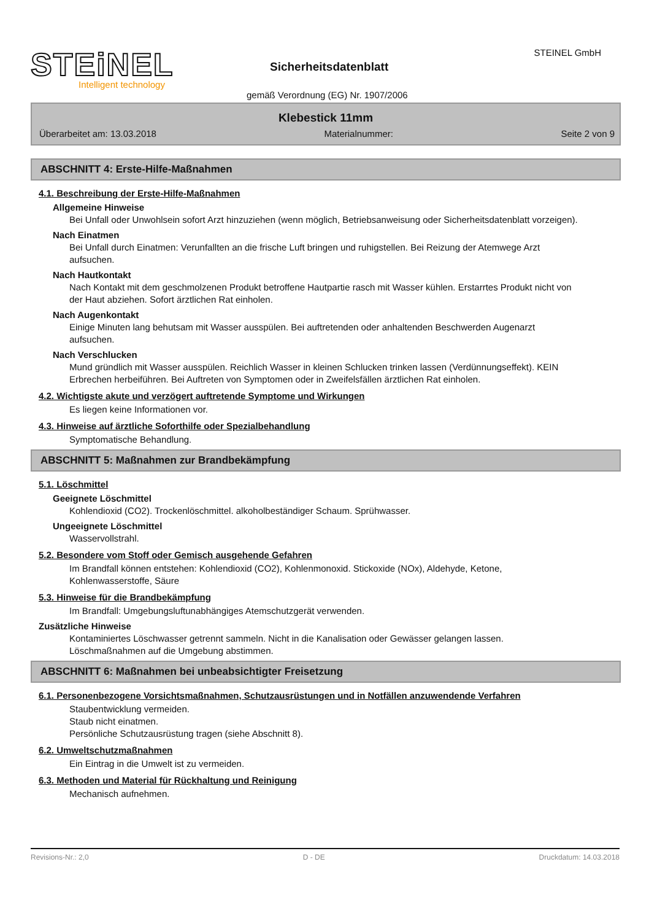STEiNEL
Intelligent technology
Sicherheitsdatenblatt
STEINEL GmbH
gemäß Verordnung (EG) Nr. 1907/2006
Klebestick 11mm
Überarbeitet am: 13.03.2018 Materialnummer: Seite 2 von 9
ABSCHNITT 4: Erste-Hilfe-Maßnahmen
4.1. Beschreibung der Erste-Hilfe-Maßnahmen
Allgemeine Hinweise
Bei Unfall oder Unwohlsein sofort Arzt hinzuziehen (wenn möglich, Betriebsanweisung oder Sicherheitsdatenblatt vorzeigen).
Nach Einatmen
Bei Unfall durch Einatmen: Verunfallten an die frische Luft bringen und ruhigstellen. Bei Reizung der Atemwege Arzt aufsuchen.
Nach Hautkontakt
Nach Kontakt mit dem geschmolzenen Produkt betroffene Hautpartie rasch mit Wasser kühlen. Erstarrtes Produkt nicht von der Haut abziehen. Sofort ärztlichen Rat einholen.
Nach Augenkontakt
Einige Minuten lang behutsam mit Wasser ausspülen. Bei auftretenden oder anhaltenden Beschwerden Augenarzt aufsuchen.
Nach Verschlucken
Mund gründlich mit Wasser ausspülen. Reichlich Wasser in kleinen Schlucken trinken lassen (Verdünnungseffekt). KEIN Erbrechen herbeiführen. Bei Auftreten von Symptomen oder in Zweifelsfällen ärztlichen Rat einholen.
4.2. Wichtigste akute und verzögert auftretende Symptome und Wirkungen
Es liegen keine Informationen vor.
4.3. Hinweise auf ärztliche Soforthilfe oder Spezialbehandlung
Symptomatische Behandlung.
ABSCHNITT 5: Maßnahmen zur Brandbekämpfung
5.1. Löschmittel
Geeignete Löschmittel
Kohlendioxid (CO2). Trockenlöschmittel. alkoholbeständiger Schaum. Sprühwasser.
Ungeeignete Löschmittel
Wasservollstrahl.
5.2. Besondere vom Stoff oder Gemisch ausgehende Gefahren
Im Brandfall können entstehen: Kohlendioxid (CO2), Kohlenmonoxid. Stickoxide (NOx), Aldehyde, Ketone, Kohlenwasserstoffe, Säure
5.3. Hinweise für die Brandbekämpfung
Im Brandfall: Umgebungsluftunabhängiges Atemschutzgerät verwenden.
Zusätzliche Hinweise
Kontaminiertes Löschwasser getrennt sammeln. Nicht in die Kanalisation oder Gewässer gelangen lassen. Löschmaßnahmen auf die Umgebung abstimmen.
ABSCHNITT 6: Maßnahmen bei unbeabsichtigter Freisetzung
6.1. Personenbezogene Vorsichtsmaßnahmen, Schutzausrüstungen und in Notfällen anzuwendende Verfahren
Staubentwicklung vermeiden.
Staub nicht einatmen.
Persönliche Schutzausrüstung tragen (siehe Abschnitt 8).
6.2. Umweltschutzmaßnahmen
Ein Eintrag in die Umwelt ist zu vermeiden.
6.3. Methoden und Material für Rückhaltung und Reinigung
Mechanisch aufnehmen.
Revisions-Nr.: 2,0 D - DE Druckdatum: 14.03.2018